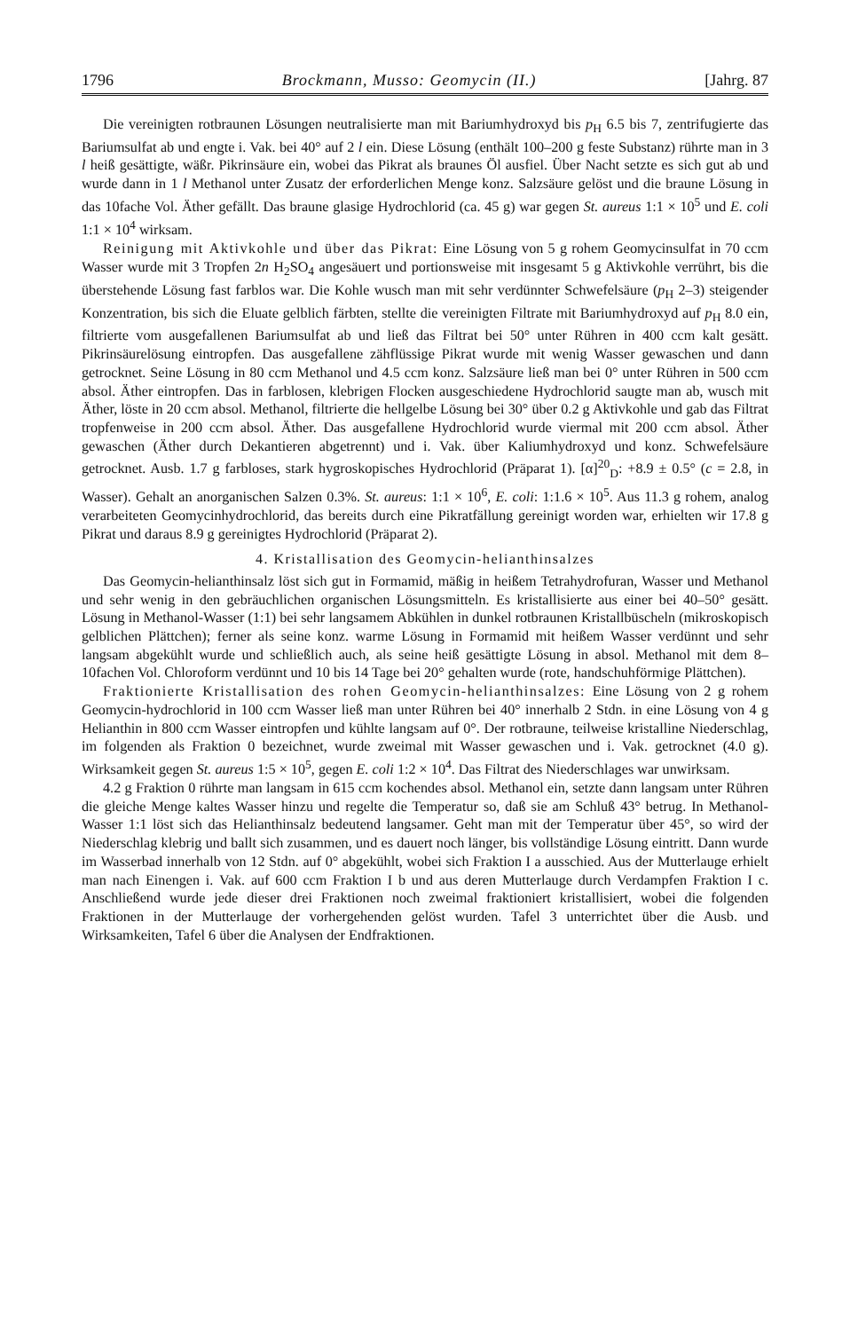1796 Brockmann, Musso: Geomycin (II.) [Jahrg. 87
Die vereinigten rotbraunen Lösungen neutralisierte man mit Bariumhydroxyd bis p<sub>H</sub> 6.5 bis 7, zentrifugierte das Bariumsulfat ab und engte i. Vak. bei 40° auf 2 l ein. Diese Lösung (enthält 100–200 g feste Substanz) rührte man in 3 l heiß gesättigte, wäßr. Pikrinsäure ein, wobei das Pikrat als braunes Öl ausfiel. Über Nacht setzte es sich gut ab und wurde dann in 1 l Methanol unter Zusatz der erforderlichen Menge konz. Salzsäure gelöst und die braune Lösung in das 10fache Vol. Äther gefällt. Das braune glasige Hydrochlorid (ca. 45 g) war gegen St. aureus 1:1 × 10<sup>5</sup> und E. coli 1:1 × 10<sup>4</sup> wirksam.
Reinigung mit Aktivkohle und über das Pikrat: Eine Lösung von 5 g rohem Geomycinsulfat in 70 ccm Wasser wurde mit 3 Tropfen 2n H<sub>2</sub>SO<sub>4</sub> angesäuert und portionsweise mit insgesamt 5 g Aktivkohle verrührt, bis die überstehende Lösung fast farblos war. Die Kohle wusch man mit sehr verdünnter Schwefelsäure (p<sub>H</sub> 2–3) steigender Konzentration, bis sich die Eluate gelblich färbten, stellte die vereinigten Filtrate mit Bariumhydroxyd auf p<sub>H</sub> 8.0 ein, filtrierte vom ausgefallenen Bariumsulfat ab und ließ das Filtrat bei 50° unter Rühren in 400 ccm kalt gesätt. Pikrinsäurelösung eintropfen. Das ausgefallene zähflüssige Pikrat wurde mit wenig Wasser gewaschen und dann getrocknet. Seine Lösung in 80 ccm Methanol und 4.5 ccm konz. Salzsäure ließ man bei 0° unter Rühren in 500 ccm absol. Äther eintropfen. Das in farblosen, klebrigen Flocken ausgeschiedene Hydrochlorid saugte man ab, wusch mit Äther, löste in 20 ccm absol. Methanol, filtrierte die hellgelbe Lösung bei 30° über 0.2 g Aktivkohle und gab das Filtrat tropfenweise in 200 ccm absol. Äther. Das ausgefallene Hydrochlorid wurde viermal mit 200 ccm absol. Äther gewaschen (Äther durch Dekantieren abgetrennt) und i. Vak. über Kaliumhydroxyd und konz. Schwefelsäure getrocknet. Ausb. 1.7 g farbloses, stark hygroskopisches Hydrochlorid (Präparat 1). [α]<sup>20</sup><sub>D</sub>: +8.9 ± 0.5° (c = 2.8, in Wasser). Gehalt an anorganischen Salzen 0.3%. St. aureus: 1:1 × 10<sup>6</sup>, E. coli: 1:1.6 × 10<sup>5</sup>. Aus 11.3 g rohem, analog verarbeiteten Geomycinhydrochlorid, das bereits durch eine Pikratfällung gereinigt worden war, erhielten wir 17.8 g Pikrat und daraus 8.9 g gereinigtes Hydrochlorid (Präparat 2).
4. Kristallisation des Geomycin-helianthinsalzes
Das Geomycin-helianthinsalz löst sich gut in Formamid, mäßig in heißem Tetrahydrofuran, Wasser und Methanol und sehr wenig in den gebräuchlichen organischen Lösungsmitteln. Es kristallisierte aus einer bei 40–50° gesätt. Lösung in Methanol-Wasser (1:1) bei sehr langsamem Abkühlen in dunkel rotbraunen Kristallbüscheln (mikroskopisch gelblichen Plättchen); ferner als seine konz. warme Lösung in Formamid mit heißem Wasser verdünnt und sehr langsam abgekühlt wurde und schließlich auch, als seine heiß gesättigte Lösung in absol. Methanol mit dem 8–10fachen Vol. Chloroform verdünnt und 10 bis 14 Tage bei 20° gehalten wurde (rote, handschuhförmige Plättchen).
Fraktionierte Kristallisation des rohen Geomycin-helianthinsalzes: Eine Lösung von 2 g rohem Geomycin-hydrochlorid in 100 ccm Wasser ließ man unter Rühren bei 40° innerhalb 2 Stdn. in eine Lösung von 4 g Helianthin in 800 ccm Wasser eintropfen und kühlte langsam auf 0°. Der rotbraune, teilweise kristalline Niederschlag, im folgenden als Fraktion 0 bezeichnet, wurde zweimal mit Wasser gewaschen und i. Vak. getrocknet (4.0 g). Wirksamkeit gegen St. aureus 1:5 × 10<sup>5</sup>, gegen E. coli 1:2 × 10<sup>4</sup>. Das Filtrat des Niederschlages war unwirksam.
4.2 g Fraktion 0 rührte man langsam in 615 ccm kochendes absol. Methanol ein, setzte dann langsam unter Rühren die gleiche Menge kaltes Wasser hinzu und regelte die Temperatur so, daß sie am Schluß 43° betrug. In Methanol-Wasser 1:1 löst sich das Helianthinsalz bedeutend langsamer. Geht man mit der Temperatur über 45°, so wird der Niederschlag klebrig und ballt sich zusammen, und es dauert noch länger, bis vollständige Lösung eintritt. Dann wurde im Wasserbad innerhalb von 12 Stdn. auf 0° abgekühlt, wobei sich Fraktion I a ausschied. Aus der Mutterlauge erhielt man nach Einengen i. Vak. auf 600 ccm Fraktion I b und aus deren Mutterlauge durch Verdampfen Fraktion I c. Anschließend wurde jede dieser drei Fraktionen noch zweimal fraktioniert kristallisiert, wobei die folgenden Fraktionen in der Mutterlauge der vorhergehenden gelöst wurden. Tafel 3 unterrichtet über die Ausb. und Wirksamkeiten, Tafel 6 über die Analysen der Endfraktionen.